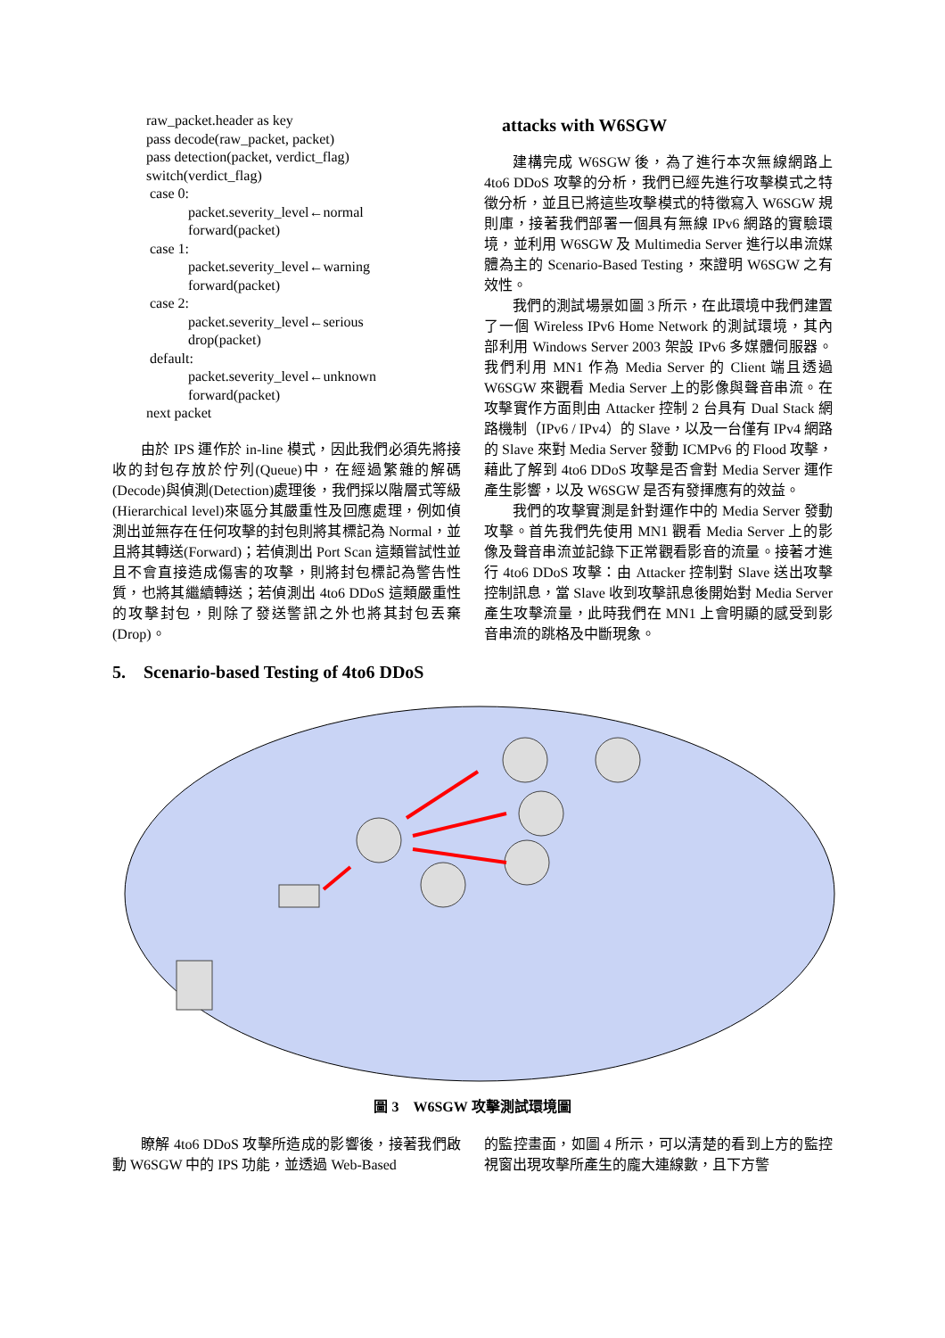raw_packet.header as key
pass decode(raw_packet, packet)
pass detection(packet, verdict_flag)
switch(verdict_flag)
case 0:
packet.severity_level←normal
forward(packet)
case 1:
packet.severity_level←warning
forward(packet)
case 2:
packet.severity_level←serious
drop(packet)
default:
packet.severity_level←unknown
forward(packet)
next packet
由於 IPS 運作於 in-line 模式，因此我們必須先將接收的封包存放於佇列(Queue)中，在經過繁雜的解碼(Decode)與偵測(Detection)處理後，我們採以階層式等級(Hierarchical level)來區分其嚴重性及回應處理，例如偵測出並無存在任何攻擊的封包則將其標記為 Normal，並且將其轉送(Forward)；若偵測出 Port Scan 這類嘗試性並且不會直接造成傷害的攻擊，則將封包標記為警告性質，也將其繼續轉送；若偵測出 4to6 DDoS 這類嚴重性的攻擊封包，則除了發送警訊之外也將其封包丟棄(Drop)。
5. Scenario-based Testing of 4to6 DDoS
attacks with W6SGW
建構完成 W6SGW 後，為了進行本次無線網路上 4to6 DDoS 攻擊的分析，我們已經先進行攻擊模式之特徵分析，並且已將這些攻擊模式的特徵寫入 W6SGW 規則庫，接著我們部署一個具有無線 IPv6 網路的實驗環境，並利用 W6SGW 及 Multimedia Server 進行以串流媒體為主的 Scenario-Based Testing，來證明 W6SGW 之有效性。
我們的測試場景如圖 3 所示，在此環境中我們建置了一個 Wireless IPv6 Home Network 的測試環境，其內部利用 Windows Server 2003 架設 IPv6 多媒體伺服器。我們利用 MN1 作為 Media Server 的 Client 端且透過 W6SGW 來觀看 Media Server 上的影像與聲音串流。在攻擊實作方面則由 Attacker 控制 2 台具有 Dual Stack 網路機制（IPv6 / IPv4）的 Slave，以及一台僅有 IPv4 網路的 Slave 來對 Media Server 發動 ICMPv6 的 Flood 攻擊，藉此了解到 4to6 DDoS 攻擊是否會對 Media Server 運作產生影響，以及 W6SGW 是否有發揮應有的效益。
我們的攻擊實測是針對運作中的 Media Server 發動攻擊。首先我們先使用 MN1 觀看 Media Server 上的影像及聲音串流並記錄下正常觀看影音的流量。接著才進行 4to6 DDoS 攻擊：由 Attacker 控制對 Slave 送出攻擊控制訊息，當 Slave 收到攻擊訊息後開始對 Media Server 產生攻擊流量，此時我們在 MN1 上會明顯的感受到影音串流的跳格及中斷現象。
圖 3 W6SGW 攻擊測試環境圖
瞭解 4to6 DDoS 攻擊所造成的影響後，接著我們啟動 W6SGW 中的 IPS 功能，並透過 Web-Based
的監控畫面，如圖 4 所示，可以清楚的看到上方的監控視窗出現攻擊所產生的龐大連線數，且下方警